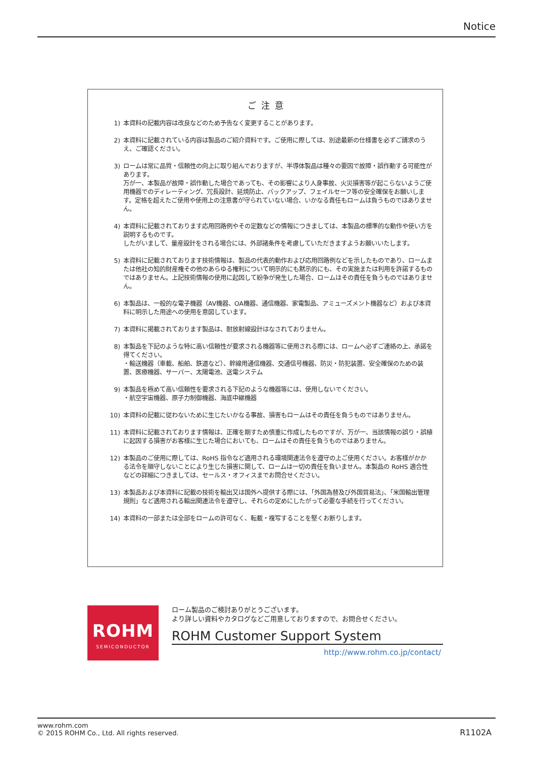Notice
ご注意
1) 本資料の記載内容は改良などのため予告なく変更することがあります。
2) 本資料に記載されている内容は製品のご紹介資料です。ご使用に際しては、別途最新の仕様書を必ずご請求のうえ、ご確認ください。
3) ロームは常に品質・信頼性の向上に取り組んでおりますが、半導体製品は種々の要因で故障・誤作動する可能性があります。
万が一、本製品が故障・誤作動した場合であっても、その影響により人身事故、火災損害等が起こらないようご使用機器でのディレーティング、冗長設計、延焼防止、バックアップ、フェイルセーフ等の安全確保をお願いします。定格を超えたご使用や使用上の注意書が守られていない場合、いかなる責任もロームは負うものではありません。
4) 本資料に記載されております応用回路例やその定数などの情報につきましては、本製品の標準的な動作や使い方を説明するものです。
したがいまして、量産設計をされる場合には、外部諸条件を考慮していただきますようお願いいたします。
5) 本資料に記載されております技術情報は、製品の代表的動作および応用回路例などを示したものであり、ロームまたは他社の知的財産権その他のあらゆる権利について明示的にも黙示的にも、その実施または利用を許諾するものではありません。上記技術情報の使用に起因して紛争が発生した場合、ロームはその責任を負うものではありません。
6) 本製品は、一般的な電子機器（AV機器、OA機器、通信機器、家電製品、アミューズメント機器など）および本資料に明示した用途への使用を意図しています。
7) 本資料に掲載されております製品は、耐放射線設計はなされておりません。
8) 本製品を下記のような特に高い信頼性が要求される機器等に使用される際には、ロームへ必ずご連絡の上、承諾を得てください。
・輸送機器（車載、船舶、鉄道など）、幹線用通信機器、交通信号機器、防災・防犯装置、安全確保のための装置、医療機器、サーバー、太陽電池、送電システム
9) 本製品を極めて高い信頼性を要求される下記のような機器等には、使用しないでください。
・航空宇宙機器、原子力制御機器、海底中継機器
10) 本資料の記載に従わないために生じたいかなる事故、損害もロームはその責任を負うものではありません。
11) 本資料に記載されております情報は、正確を期すため慎重に作成したものですが、万が一、当該情報の誤り・誤植に起因する損害がお客様に生じた場合においても、ロームはその責任を負うものではありません。
12) 本製品のご使用に際しては、RoHS 指令など適用される環境関連法令を遵守の上ご使用ください。お客様がかかる法令を順守しないことにより生じた損害に関して、ロームは一切の責任を負いません。本製品の RoHS 適合性などの詳細につきましては、セールス・オフィスまでお問合せください。
13) 本製品および本資料に記載の技術を輸出又は国外へ提供する際には、「外国為替及び外国貿易法」、「米国輸出管理規則」など適用される輸出関連法令を遵守し、それらの定めにしたがって必要な手続を行ってください。
14) 本資料の一部または全部をロームの許可なく、転載・複写することを堅くお断りします。
ROHM
SEMICONDUCTOR
ローム製品のご検討ありがとうございます。
より詳しい資料やカタログなどご用意しておりますので、お問合せください。
ROHM Customer Support System
http://www.rohm.co.jp/contact/
www.rohm.com
© 2015 ROHM Co., Ltd. All rights reserved.
R1102A